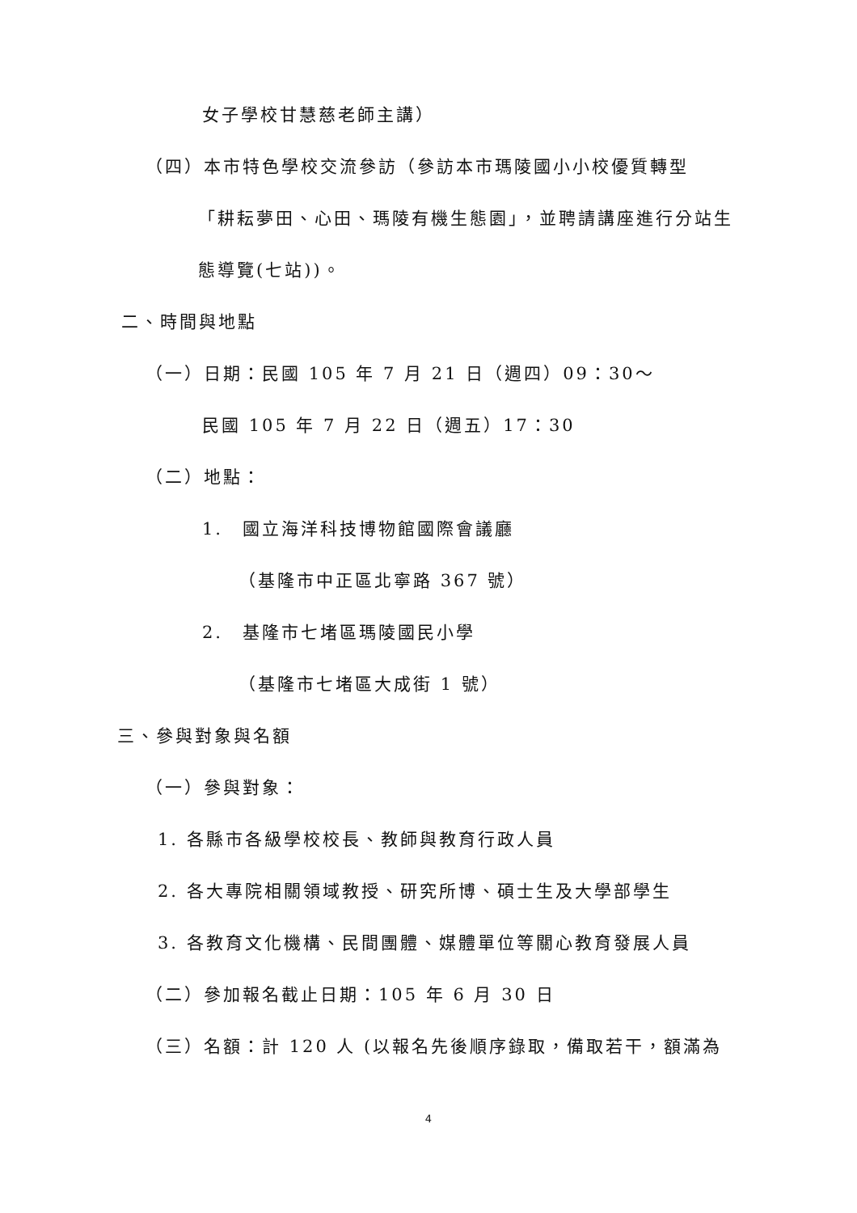女子學校甘慧慈老師主講）
（四）本市特色學校交流參訪（參訪本市瑪陵國小小校優質轉型
「耕耘夢田、心田、瑪陵有機生態園」，並聘請講座進行分站生
態導覽(七站))。
二、時間與地點
（一）日期：民國 105 年 7 月 21 日（週四）09：30～
民國 105 年 7 月 22 日（週五）17：30
（二）地點：
1.　國立海洋科技博物館國際會議廳
（基隆市中正區北寧路 367 號）
2.　基隆市七堵區瑪陵國民小學
（基隆市七堵區大成街 1 號）
三、參與對象與名額
（一）參與對象：
1. 各縣市各級學校校長、教師與教育行政人員
2. 各大專院相關領域教授、研究所博、碩士生及大學部學生
3. 各教育文化機構、民間團體、媒體單位等關心教育發展人員
（二）參加報名截止日期：105 年 6 月 30 日
（三）名額：計 120 人 (以報名先後順序錄取，備取若干，額滿為
4